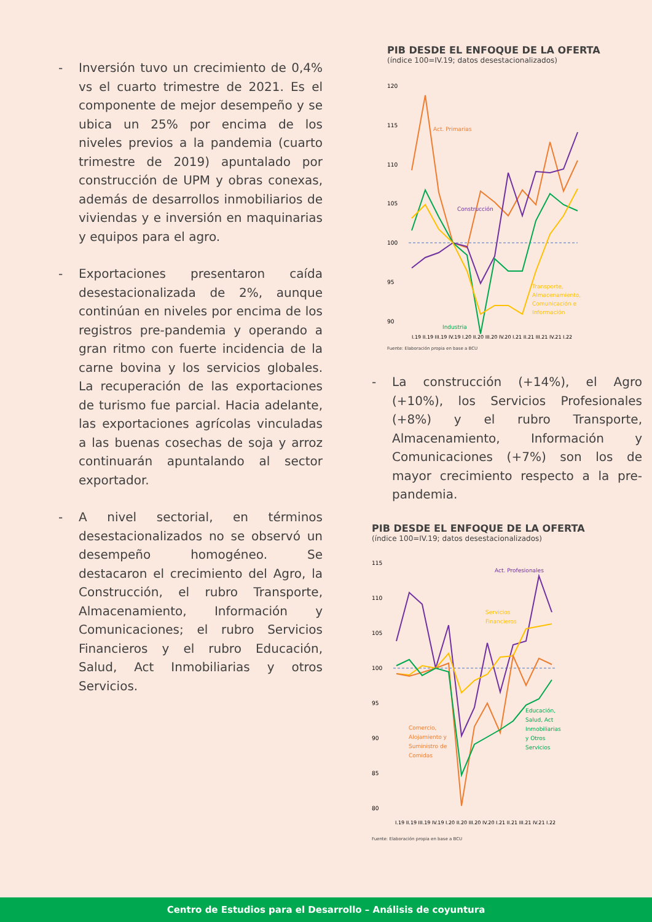- Inversión tuvo un crecimiento de 0,4% vs el cuarto trimestre de 2021. Es el componente de mejor desempeño y se ubica un 25% por encima de los niveles previos a la pandemia (cuarto trimestre de 2019) apuntalado por construcción de UPM y obras conexas, además de desarrollos inmobiliarios de viviendas y e inversión en maquinarias y equipos para el agro.
- Exportaciones presentaron caída desestacionalizada de 2%, aunque continúan en niveles por encima de los registros pre-pandemia y operando a gran ritmo con fuerte incidencia de la carne bovina y los servicios globales. La recuperación de las exportaciones de turismo fue parcial. Hacia adelante, las exportaciones agrícolas vinculadas a las buenas cosechas de soja y arroz continuarán apuntalando al sector exportador.
- A nivel sectorial, en términos desestacionalizados no se observó un desempeño homogéneo. Se destacaron el crecimiento del Agro, la Construcción, el rubro Transporte, Almacenamiento, Información y Comunicaciones; el rubro Servicios Financieros y el rubro Educación, Salud, Act Inmobiliarias y otros Servicios.
PIB DESDE EL ENFOQUE DE LA OFERTA
(índice 100=IV.19; datos desestacionalizados)
120
115
110
105
100
95
90
Act. Primarias
Construcción
Industria
Transporte,
Almacenamiento,
Comunicación e
Información
I.19 II.19 III.19 IV.19 I.20 II.20 III.20 IV.20 I.21 II.21 III.21 IV.21 I.22
Fuente: Elaboración propia en base a BCU
- La construcción (+14%), el Agro (+10%), los Servicios Profesionales (+8%) y el rubro Transporte, Almacenamiento, Información y Comunicaciones (+7%) son los de mayor crecimiento respecto a la pre-pandemia.
PIB DESDE EL ENFOQUE DE LA OFERTA
(índice 100=IV.19; datos desestacionalizados)
115
110
105
100
95
90
85
80
Act. Profesionales
Servicios
Financieros
Comercio,
Alojamiento y
Suministro de
Comidas
Educación,
Salud, Act
Inmobiliarias
y Otros
Servicios
I.19 II.19 III.19 IV.19 I.20 II.20 III.20 IV.20 I.21 II.21 III.21 IV.21 I.22
Fuente: Elaboración propia en base a BCU
Centro de Estudios para el Desarrollo – Análisis de coyuntura